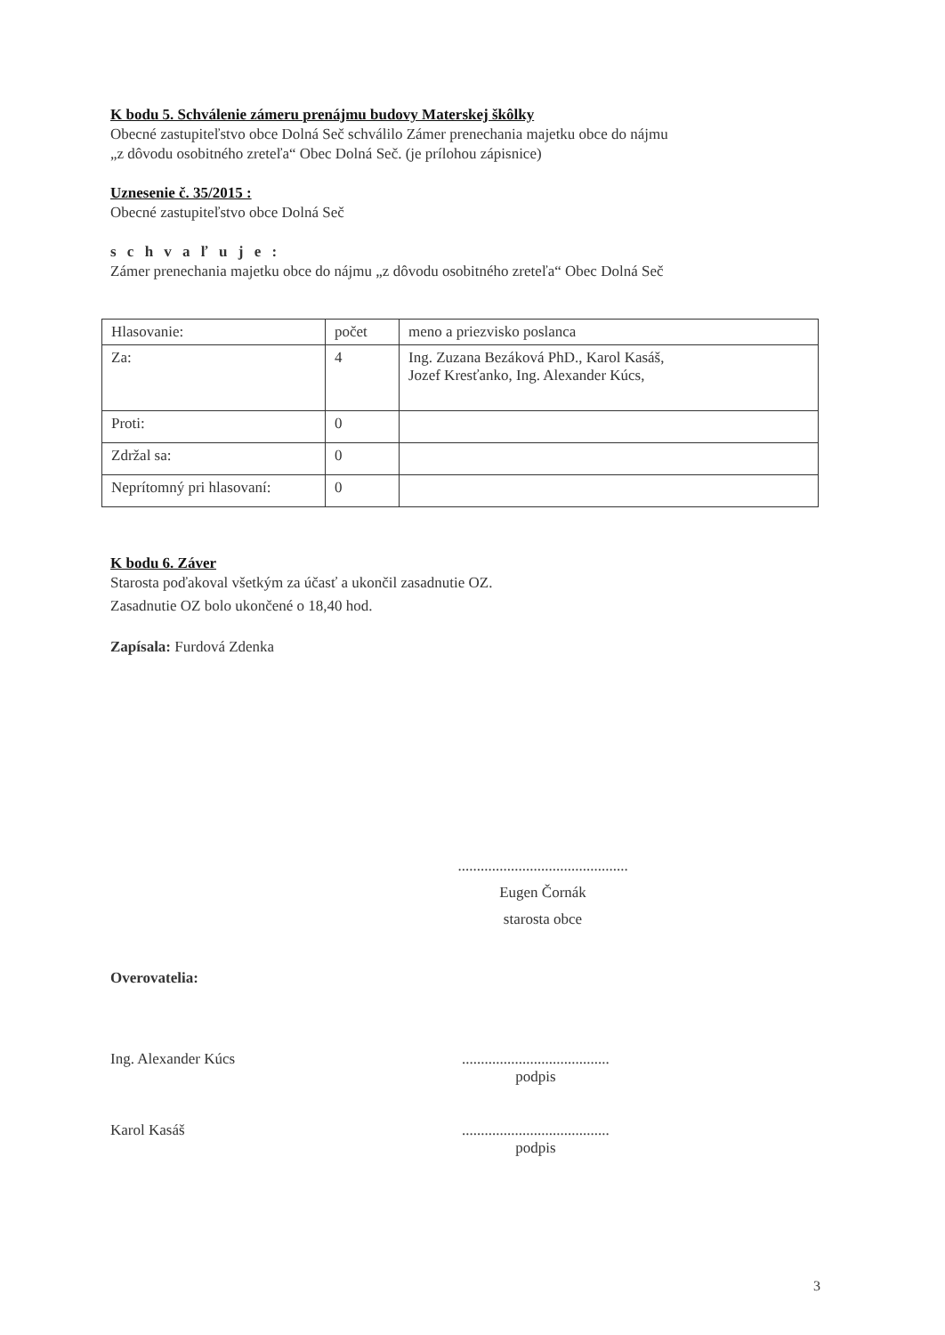K bodu 5. Schválenie zámeru prenájmu budovy Materskej škôlky
Obecné zastupiteľstvo obce Dolná Seč schválilo Zámer prenechania majetku obce do nájmu
„z dôvodu osobitného zreteľa“ Obec Dolná Seč. (je prílohou zápisnice)
Uznesenie č. 35/2015 :
Obecné zastupiteľstvo obce Dolná Seč
s c h v a ľ u j e :
Zámer prenechania majetku obce do nájmu „z dôvodu osobitného zreteľa“ Obec Dolná Seč
| Hlasovanie: | počet | meno a priezvisko poslanca |
| Za: | 4 | Ing. Zuzana Bezáková PhD., Karol Kasáš, Jozef Kresťanko, Ing. Alexander Kúcs, |
| Proti: | 0 | |
| Zdržal sa: | 0 | |
| Neprítomný pri hlasovaní: | 0 | |
K bodu 6. Záver
Starosta poďakoval všetkým za účasť a ukončil zasadnutie OZ.
Zasadnutie OZ bolo ukončené o 18,40 hod.
Zapísala: Furdová Zdenka
.............................................
Eugen Čornák
starosta obce
Overovatelia:
Ing. Alexander Kúcs.......................................
podpis
Karol Kasáš.......................................
podpis
3